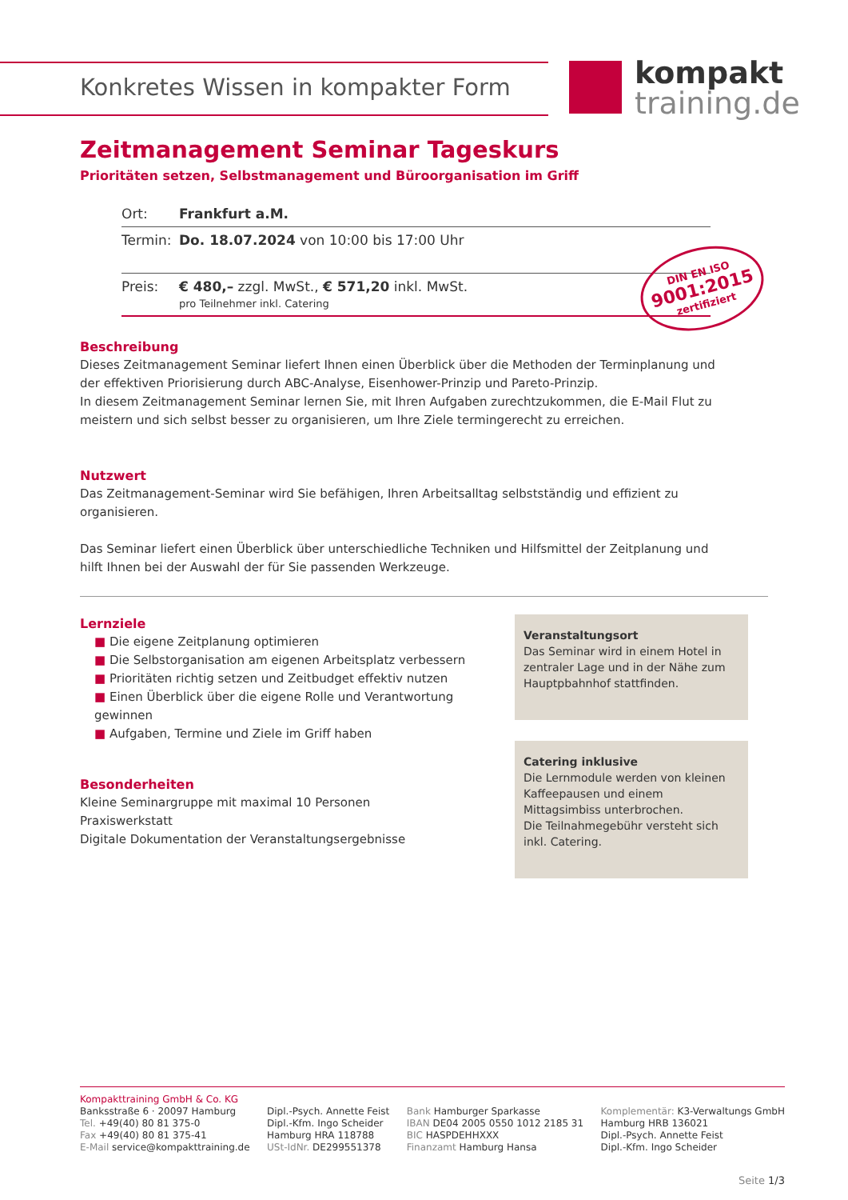kompakt
training.de
Konkretes Wissen in kompakter Form
Zeitmanagement Seminar Tageskurs
Prioritäten setzen, Selbstmanagement und Büroorganisation im Griff
| Ort: | Frankfurt a.M. |
| Termin: | Do. 18.07.2024 von 10:00 bis 17:00 Uhr |
| Preis: | € 480,– zzgl. MwSt., € 571,20 inkl. MwSt. pro Teilnehmer inkl. Catering |
DIN EN ISO
9001:2015
zertifiziert
Beschreibung
Dieses Zeitmanagement Seminar liefert Ihnen einen Überblick über die Methoden der Terminplanung und
der effektiven Priorisierung durch ABC-Analyse, Eisenhower-Prinzip und Pareto-Prinzip.
In diesem Zeitmanagement Seminar lernen Sie, mit Ihren Aufgaben zurechtzukommen, die E-Mail Flut zu
meistern und sich selbst besser zu organisieren, um Ihre Ziele termingerecht zu erreichen.
Nutzwert
Das Zeitmanagement-Seminar wird Sie befähigen, Ihren Arbeitsalltag selbstständig und effizient zu
organisieren.
Das Seminar liefert einen Überblick über unterschiedliche Techniken und Hilfsmittel der Zeitplanung und
hilft Ihnen bei der Auswahl der für Sie passenden Werkzeuge.
Lernziele
■ Die eigene Zeitplanung optimieren
■ Die Selbstorganisation am eigenen Arbeitsplatz verbessern
■ Prioritäten richtig setzen und Zeitbudget effektiv nutzen
■ Einen Überblick über die eigene Rolle und Verantwortung gewinnen
■ Aufgaben, Termine und Ziele im Griff haben
Besonderheiten
Kleine Seminargruppe mit maximal 10 Personen
Praxiswerkstatt
Digitale Dokumentation der Veranstaltungsergebnisse
Veranstaltungsort
Das Seminar wird in einem Hotel in zentraler Lage und in der Nähe zum Hauptpbahnhof stattfinden.
Catering inklusive
Die Lernmodule werden von kleinen Kaffeepausen und einem Mittagsimbiss unterbrochen.
Die Teilnahmegebühr versteht sich inkl. Catering.
Kompakttraining GmbH & Co. KG
Banksstraße 6 · 20097 Hamburg
Tel. +49(40) 80 81 375-0
Fax +49(40) 80 81 375-41
E-Mail service@kompakttraining.de
Dipl.-Psych. Annette Feist
Dipl.-Kfm. Ingo Scheider
Hamburg HRA 118788
USt-IdNr. DE299551378
Bank Hamburger Sparkasse
IBAN DE04 2005 0550 1012 2185 31
BIC HASPDEHHXXX
Finanzamt Hamburg Hansa
Komplementär: K3-Verwaltungs GmbH
Hamburg HRB 136021
Dipl.-Psych. Annette Feist
Dipl.-Kfm. Ingo Scheider
Seite 1/3